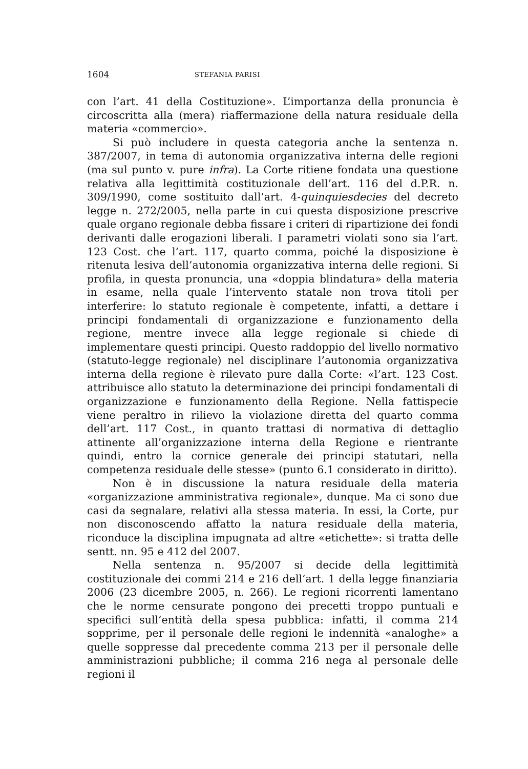1604 STEFANIA PARISI
con l’art. 41 della Costituzione». L’importanza della pronuncia è circoscritta alla (mera) riaffermazione della natura residuale della materia «commercio».
Si può includere in questa categoria anche la sentenza n. 387/2007, in tema di autonomia organizzativa interna delle regioni (ma sul punto v. pure infra). La Corte ritiene fondata una questione relativa alla legittimità costituzionale dell’art. 116 del d.P.R. n. 309/1990, come sostituito dall’art. 4-quinquiesdecies del decreto legge n. 272/2005, nella parte in cui questa disposizione prescrive quale organo regionale debba fissare i criteri di ripartizione dei fondi derivanti dalle erogazioni liberali. I parametri violati sono sia l’art. 123 Cost. che l’art. 117, quarto comma, poiché la disposizione è ritenuta lesiva dell’autonomia organizzativa interna delle regioni. Si profila, in questa pronuncia, una «doppia blindatura» della materia in esame, nella quale l’intervento statale non trova titoli per interferire: lo statuto regionale è competente, infatti, a dettare i principi fondamentali di organizzazione e funzionamento della regione, mentre invece alla legge regionale si chiede di implementare questi principi. Questo raddoppio del livello normativo (statuto-legge regionale) nel disciplinare l’autonomia organizzativa interna della regione è rilevato pure dalla Corte: «l’art. 123 Cost. attribuisce allo statuto la determinazione dei principi fondamentali di organizzazione e funzionamento della Regione. Nella fattispecie viene peraltro in rilievo la violazione diretta del quarto comma dell’art. 117 Cost., in quanto trattasi di normativa di dettaglio attinente all’organizzazione interna della Regione e rientrante quindi, entro la cornice generale dei principi statutari, nella competenza residuale delle stesse» (punto 6.1 considerato in diritto).
Non è in discussione la natura residuale della materia «organizzazione amministrativa regionale», dunque. Ma ci sono due casi da segnalare, relativi alla stessa materia. In essi, la Corte, pur non disconoscendo affatto la natura residuale della materia, riconduce la disciplina impugnata ad altre «etichette»: si tratta delle sentt. nn. 95 e 412 del 2007.
Nella sentenza n. 95/2007 si decide della legittimità costituzionale dei commi 214 e 216 dell’art. 1 della legge finanziaria 2006 (23 dicembre 2005, n. 266). Le regioni ricorrenti lamentano che le norme censurate pongono dei precetti troppo puntuali e specifici sull’entità della spesa pubblica: infatti, il comma 214 sopprime, per il personale delle regioni le indennità «analoghe» a quelle soppresse dal precedente comma 213 per il personale delle amministrazioni pubbliche; il comma 216 nega al personale delle regioni il